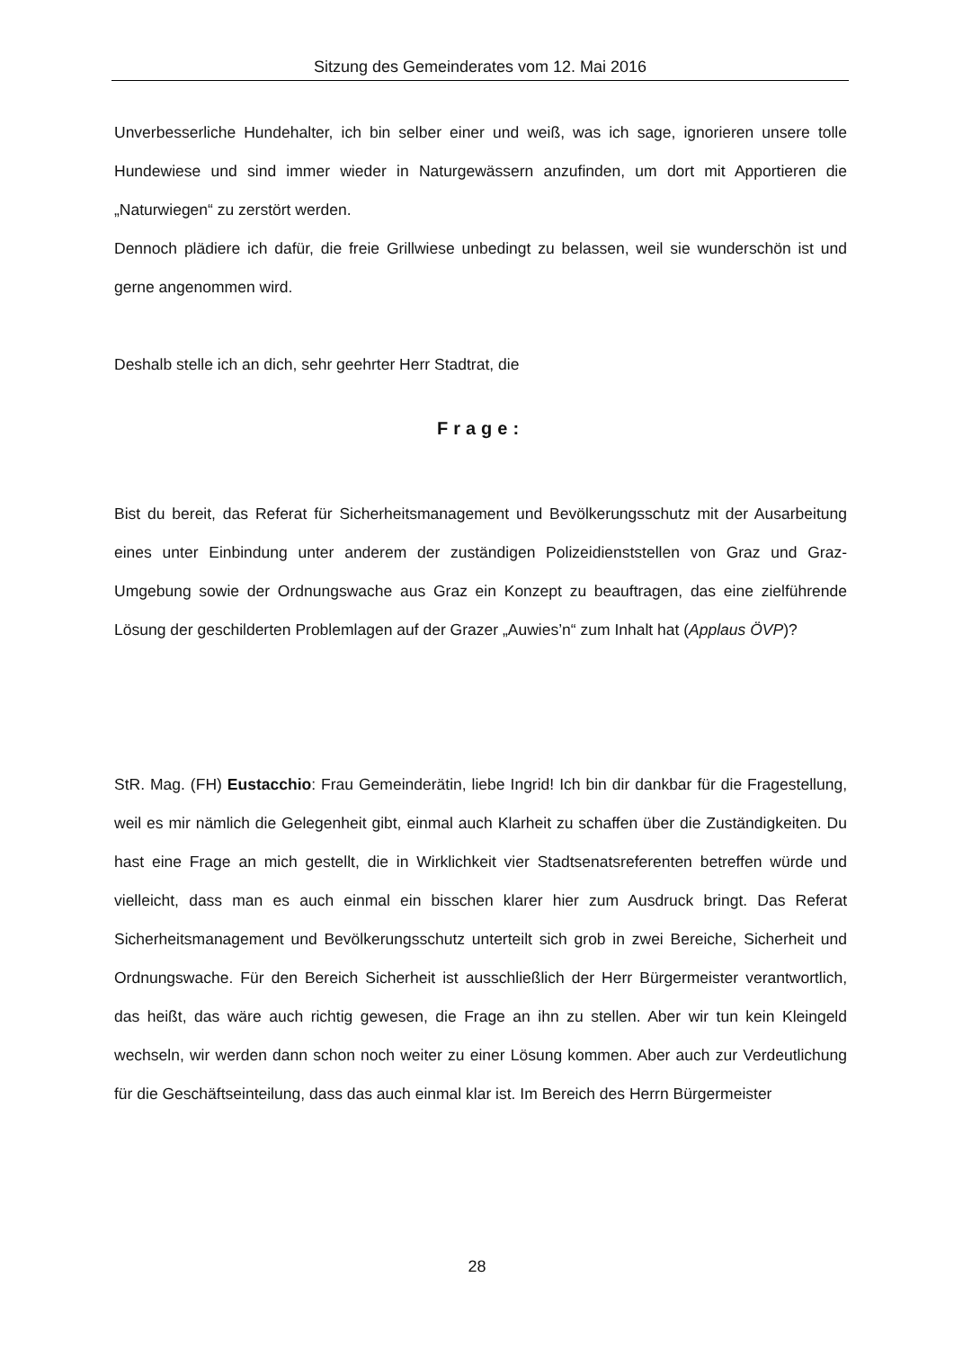Sitzung des Gemeinderates vom 12. Mai 2016
Unverbesserliche Hundehalter, ich bin selber einer und weiß, was ich sage, ignorieren unsere tolle Hundewiese und sind immer wieder in Naturgewässern anzufinden, um dort mit Apportieren die „Naturwiegen“ zu zerstört werden.
Dennoch plädiere ich dafür, die freie Grillwiese unbedingt zu belassen, weil sie wunderschön ist und gerne angenommen wird.
Deshalb stelle ich an dich, sehr geehrter Herr Stadtrat, die
Frage:
Bist du bereit, das Referat für Sicherheitsmanagement und Bevölkerungsschutz mit der Ausarbeitung eines unter Einbindung unter anderem der zuständigen Polizeidienststellen von Graz und Graz-Umgebung sowie der Ordnungswache aus Graz ein Konzept zu beauftragen, das eine zielführende Lösung der geschilderten Problemlagen auf der Grazer „Auwies’n“ zum Inhalt hat (Applaus ÖVP)?
StR. Mag. (FH) Eustacchio: Frau Gemeinderätin, liebe Ingrid! Ich bin dir dankbar für die Fragestellung, weil es mir nämlich die Gelegenheit gibt, einmal auch Klarheit zu schaffen über die Zuständigkeiten. Du hast eine Frage an mich gestellt, die in Wirklichkeit vier Stadtsenatsreferenten betreffen würde und vielleicht, dass man es auch einmal ein bisschen klarer hier zum Ausdruck bringt. Das Referat Sicherheitsmanagement und Bevölkerungsschutz unterteilt sich grob in zwei Bereiche, Sicherheit und Ordnungswache. Für den Bereich Sicherheit ist ausschließlich der Herr Bürgermeister verantwortlich, das heißt, das wäre auch richtig gewesen, die Frage an ihn zu stellen. Aber wir tun kein Kleingeld wechseln, wir werden dann schon noch weiter zu einer Lösung kommen. Aber auch zur Verdeutlichung für die Geschäftseinteilung, dass das auch einmal klar ist. Im Bereich des Herrn Bürgermeister
28